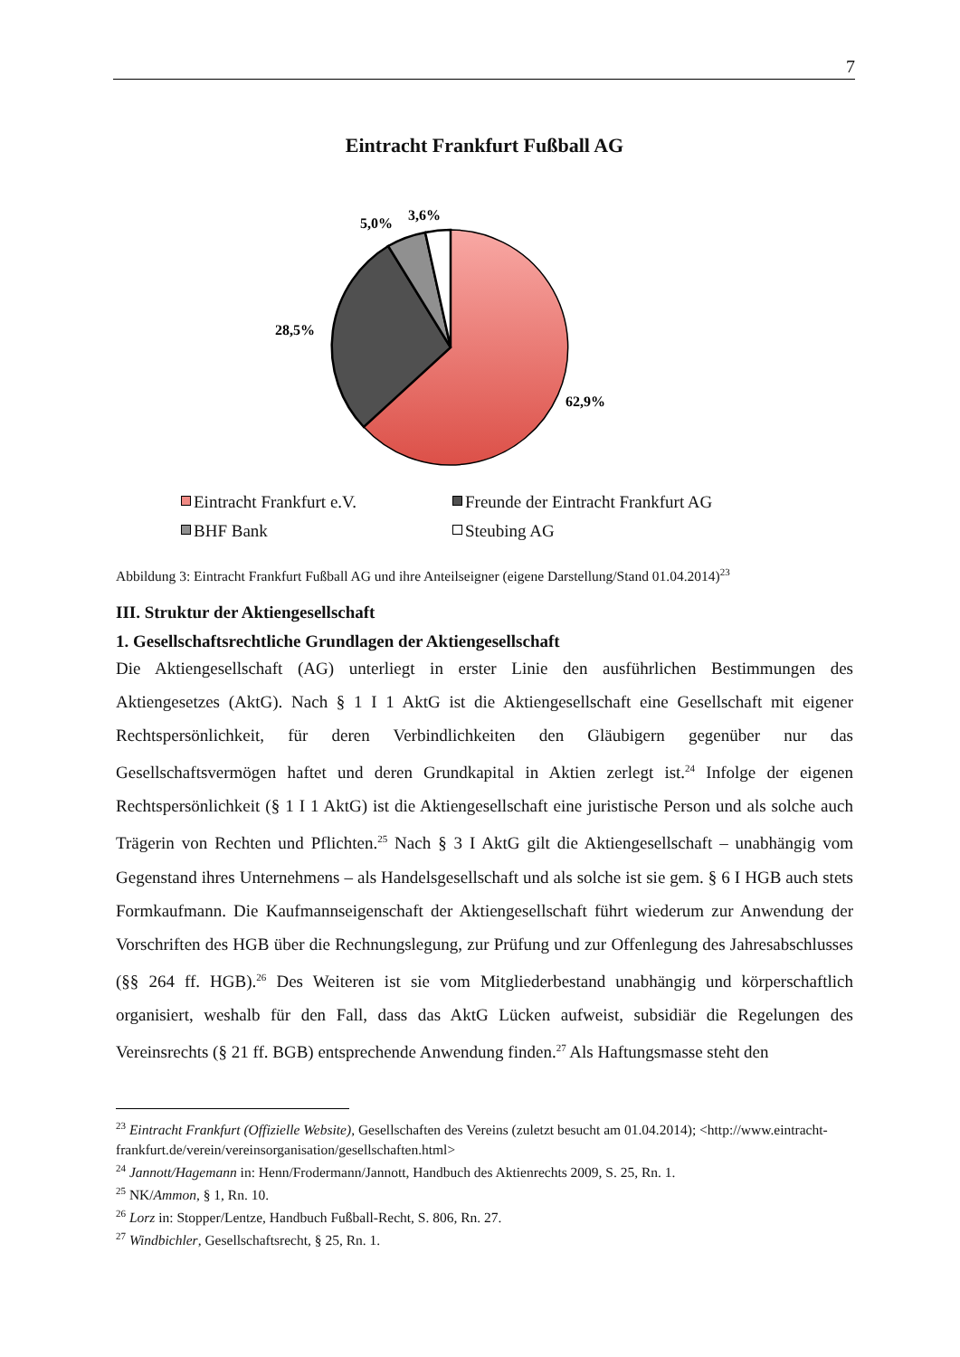7
Eintracht Frankfurt Fußball AG
5,0%
3,6%
28,5%
62,9%
Eintracht Frankfurt e.V.
Freunde der Eintracht Frankfurt AG
BHF Bank
Steubing AG
Abbildung 3: Eintracht Frankfurt Fußball AG und ihre Anteilseigner (eigene Darstellung/Stand 01.04.2014)<sup>23</sup>
III. Struktur der Aktiengesellschaft
1. Gesellschaftsrechtliche Grundlagen der Aktiengesellschaft
Die Aktiengesellschaft (AG) unterliegt in erster Linie den ausführlichen Bestimmungen des Aktiengesetzes (AktG). Nach § 1 I 1 AktG ist die Aktiengesellschaft eine Gesellschaft mit eigener Rechtspersönlichkeit, für deren Verbindlichkeiten den Gläubigern gegenüber nur das Gesellschaftsvermögen haftet und deren Grundkapital in Aktien zerlegt ist.<sup>24</sup> Infolge der eigenen Rechtspersönlichkeit (§ 1 I 1 AktG) ist die Aktiengesellschaft eine juristische Person und als solche auch Trägerin von Rechten und Pflichten.<sup>25</sup> Nach § 3 I AktG gilt die Aktiengesellschaft – unabhängig vom Gegenstand ihres Unternehmens – als Handelsgesellschaft und als solche ist sie gem. § 6 I HGB auch stets Formkaufmann. Die Kaufmannseigenschaft der Aktiengesellschaft führt wiederum zur Anwendung der Vorschriften des HGB über die Rechnungslegung, zur Prüfung und zur Offenlegung des Jahresabschlusses (§§ 264 ff. HGB).<sup>26</sup> Des Weiteren ist sie vom Mitgliederbestand unabhängig und körperschaftlich organisiert, weshalb für den Fall, dass das AktG Lücken aufweist, subsidiär die Regelungen des Vereinsrechts (§ 21 ff. BGB) entsprechende Anwendung finden.<sup>27</sup> Als Haftungsmasse steht den
<sup>23</sup> Eintracht Frankfurt (Offizielle Website), Gesellschaften des Vereins (zuletzt besucht am 01.04.2014); <http://www.eintracht-frankfurt.de/verein/vereinsorganisation/gesellschaften.html>
<sup>24</sup> Jannott/Hagemann in: Henn/Frodermann/Jannott, Handbuch des Aktienrechts 2009, S. 25, Rn. 1.
<sup>25</sup> NK/Ammon, § 1, Rn. 10.
<sup>26</sup> Lorz in: Stopper/Lentze, Handbuch Fußball-Recht, S. 806, Rn. 27.
<sup>27</sup> Windbichler, Gesellschaftsrecht, § 25, Rn. 1.